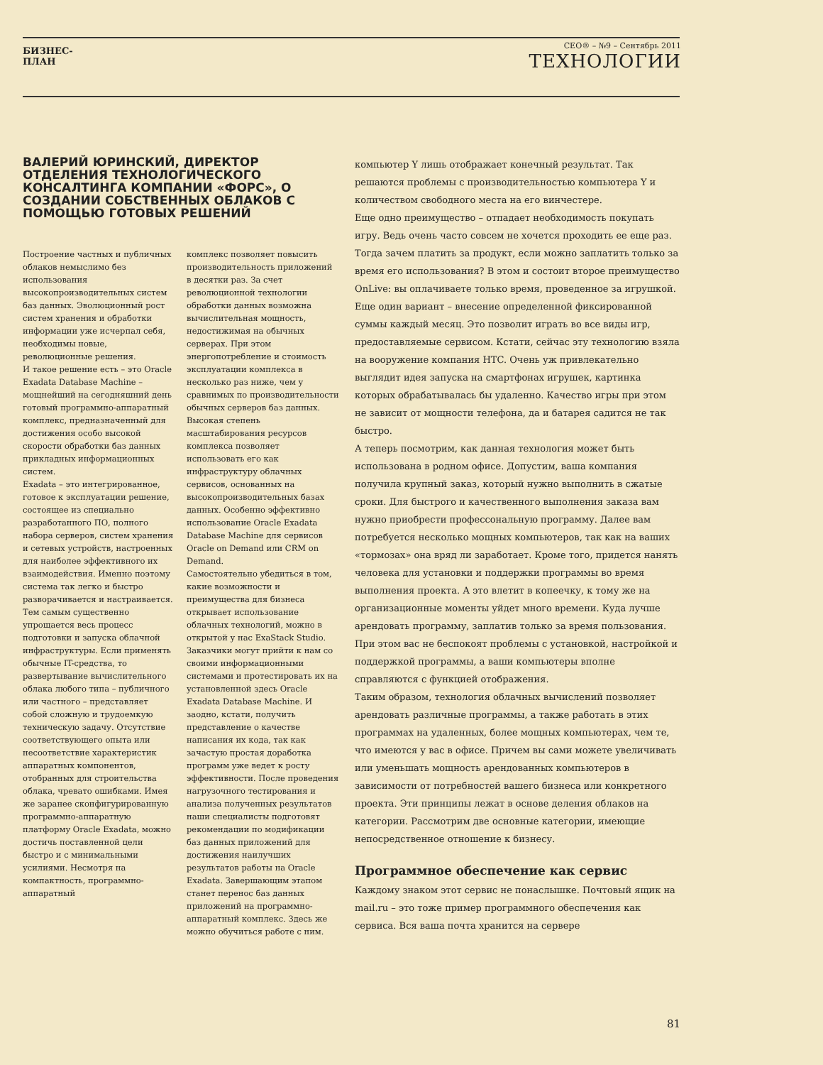БИЗНЕС-ПЛАН
CEO® – №9 – Сентябрь 2011
ТЕХНОЛОГИИ
ВАЛЕРИЙ ЮРИНСКИЙ, ДИРЕКТОР ОТДЕЛЕНИЯ ТЕХНОЛОГИЧЕСКОГО КОНСАЛТИНГА КОМПАНИИ «ФОРС», О СОЗДАНИИ СОБСТВЕННЫХ ОБЛАКОВ С ПОМОЩЬЮ ГОТОВЫХ РЕШЕНИЙ
Построение частных и публичных облаков немыслимо без использования высокопроизводительных систем баз данных. Эволюционный рост систем хранения и обработки информации уже исчерпал себя, необходимы новые, революционные решения.
И такое решение есть – это Oracle Exadata Database Machine – мощнейший на сегодняшний день готовый программно-аппаратный комплекс, предназначенный для достижения особо высокой скорости обработки баз данных прикладных информационных систем.
Exadata – это интегрированное, готовое к эксплуатации решение, состоящее из специально разработанного ПО, полного набора серверов, систем хранения и сетевых устройств, настроенных для наиболее эффективного их взаимодействия. Именно поэтому система так легко и быстро разворачивается и настраивается. Тем самым существенно упрощается весь процесс подготовки и запуска облачной инфраструктуры. Если применять обычные IT-средства, то развертывание вычислительного облака любого типа – публичного или частного – представляет собой сложную и трудоемкую техническую задачу. Отсутствие соответствующего опыта или несоответствие характеристик аппаратных компонентов, отобранных для строительства облака, чревато ошибками. Имея же заранее сконфигурированную программно-аппаратную платформу Oracle Exadata, можно достичь поставленной цели быстро и с минимальными усилиями. Несмотря на компактность, программно-аппаратный
комплекс позволяет повысить производительность приложений в десятки раз. За счет революционной технологии обработки данных возможна вычислительная мощность, недостижимая на обычных серверах. При этом энергопотребление и стоимость эксплуатации комплекса в несколько раз ниже, чем у сравнимых по производительности обычных серверов баз данных. Высокая степень масштабирования ресурсов комплекса позволяет использовать его как инфраструктуру облачных сервисов, основанных на высокопроизводительных базах данных. Особенно эффективно использование Oracle Exadata Database Machine для сервисов Oracle on Demand или CRM on Demand.
Самостоятельно убедиться в том, какие возможности и преимущества для бизнеса открывает использование облачных технологий, можно в открытой у нас ExaStack Studio. Заказчики могут прийти к нам со своими информационными системами и протестировать их на установленной здесь Oracle Exadata Database Machine. И заодно, кстати, получить представление о качестве написания их кода, так как зачастую простая доработка программ уже ведет к росту эффективности. После проведения нагрузочного тестирования и анализа полученных результатов наши специалисты подготовят рекомендации по модификации баз данных приложений для достижения наилучших результатов работы на Oracle Exadata. Завершающим этапом станет перенос баз данных приложений на программно-аппаратный комплекс. Здесь же можно обучиться работе с ним.
компьютер Y лишь отображает конечный результат. Так решаются проблемы с производительностью компьютера Y и количеством свободного места на его винчестере.
Еще одно преимущество – отпадает необходимость покупать игру. Ведь очень часто совсем не хочется проходить ее еще раз. Тогда зачем платить за продукт, если можно заплатить только за время его использования? В этом и состоит второе преимущество OnLive: вы оплачиваете только время, проведенное за игрушкой. Еще один вариант – внесение определенной фиксированной суммы каждый месяц. Это позволит играть во все виды игр, предоставляемые сервисом. Кстати, сейчас эту технологию взяла на вооружение компания HTC. Очень уж привлекательно выглядит идея запуска на смартфонах игрушек, картинка которых обрабатывалась бы удаленно. Качество игры при этом не зависит от мощности телефона, да и батарея садится не так быстро.
А теперь посмотрим, как данная технология может быть использована в родном офисе. Допустим, ваша компания получила крупный заказ, который нужно выполнить в сжатые сроки. Для быстрого и качественного выполнения заказа вам нужно приобрести профессональную программу. Далее вам потребуется несколько мощных компьютеров, так как на ваших «тормозах» она вряд ли заработает. Кроме того, придется нанять человека для установки и поддержки программы во время выполнения проекта. А это влетит в копеечку, к тому же на организационные моменты уйдет много времени. Куда лучше арендовать программу, заплатив только за время пользования. При этом вас не беспокоят проблемы с установкой, настройкой и поддержкой программы, а ваши компьютеры вполне справляются с функцией отображения.
Таким образом, технология облачных вычислений позволяет арендовать различные программы, а также работать в этих программах на удаленных, более мощных компьютерах, чем те, что имеются у вас в офисе. Причем вы сами можете увеличивать или уменьшать мощность арендованных компьютеров в зависимости от потребностей вашего бизнеса или конкретного проекта. Эти принципы лежат в основе деления облаков на категории. Рассмотрим две основные категории, имеющие непосредственное отношение к бизнесу.
Программное обеспечение как сервис
Каждому знаком этот сервис не понаслышке. Почтовый ящик на mail.ru – это тоже пример программного обеспечения как сервиса. Вся ваша почта хранится на сервере
81